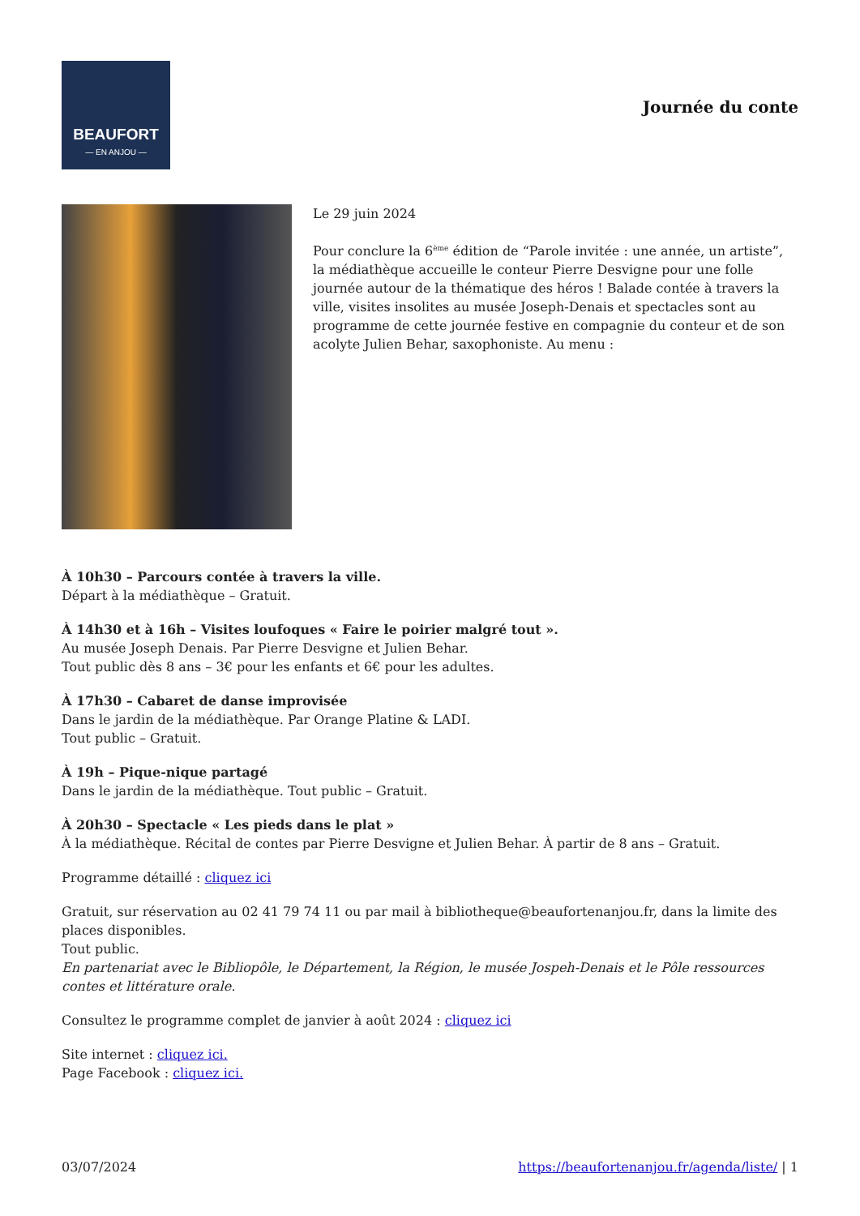BEAUFORT
— EN ANJOU —
Journée du conte
Le 29 juin 2024
Pour conclure la 6<sup>ème</sup> édition de “Parole invitée : une année, un artiste”, la médiathèque accueille le conteur Pierre Desvigne pour une folle journée autour de la thématique des héros ! Balade contée à travers la ville, visites insolites au musée Joseph-Denais et spectacles sont au programme de cette journée festive en compagnie du conteur et de son acolyte Julien Behar, saxophoniste. Au menu :
À 10h30 – Parcours contée à travers la ville.
Départ à la médiathèque – Gratuit.
À 14h30 et à 16h – Visites loufoques « Faire le poirier malgré tout ».
Au musée Joseph Denais. Par Pierre Desvigne et Julien Behar.
Tout public dès 8 ans – 3€ pour les enfants et 6€ pour les adultes.
À 17h30 – Cabaret de danse improvisée
Dans le jardin de la médiathèque. Par Orange Platine & LADI.
Tout public – Gratuit.
À 19h – Pique-nique partagé
Dans le jardin de la médiathèque. Tout public – Gratuit.
À 20h30 – Spectacle « Les pieds dans le plat »
À la médiathèque. Récital de contes par Pierre Desvigne et Julien Behar. À partir de 8 ans – Gratuit.
Programme détaillé : cliquez ici
Gratuit, sur réservation au 02 41 79 74 11 ou par mail à bibliotheque@beaufortenanjou.fr, dans la limite des places disponibles.
Tout public.
En partenariat avec le Bibliopôle, le Département, la Région, le musée Jospeh-Denais et le Pôle ressources contes et littérature orale.
Consultez le programme complet de janvier à août 2024 : cliquez ici
Site internet : cliquez ici.
Page Facebook : cliquez ici.
03/07/2024 https://beaufortenanjou.fr/agenda/liste/ | 1